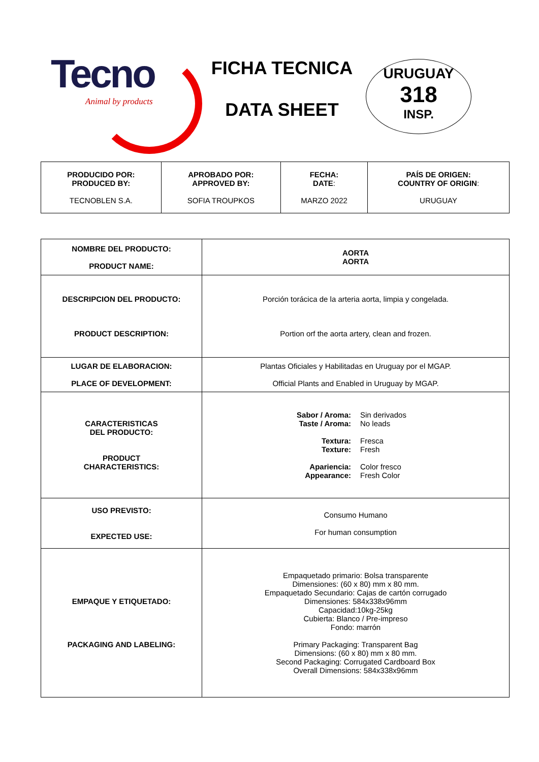Tecno
Animal by products
FICHA TECNICA
DATA SHEET
URUGUAY
318
INSP.
| PRODUCIDO POR: PRODUCED BY: TECNOBLEN S.A. | APROBADO POR: APPROVED BY: SOFIA TROUPKOS | FECHA: DATE : MARZO 2022 | PAÍS DE ORIGEN: COUNTRY OF ORIGIN : URUGUAY |
| NOMBRE DEL PRODUCTO: PRODUCT NAME: | AORTA AORTA |
| DESCRIPCION DEL PRODUCTO: PRODUCT DESCRIPTION: | Porción torácica de la arteria aorta, limpia y congelada. Portion orf the aorta artery, clean and frozen. |
| LUGAR DE ELABORACION: PLACE OF DEVELOPMENT: | Plantas Oficiales y Habilitadas en Uruguay por el MGAP. Official Plants and Enabled in Uruguay by MGAP. |
| CARACTERISTICAS DEL PRODUCTO: PRODUCT CHARACTERISTICS: | Sabor / Aroma: Sin derivados Taste / Aroma: No leads Textura: Fresca Texture: Fresh Apariencia: Color fresco Appearance: Fresh Color |
| USO PREVISTO: EXPECTED USE: | Consumo Humano For human consumption |
| EMPAQUE Y ETIQUETADO: PACKAGING AND LABELING: | Empaquetado primario: Bolsa transparente Dimensiones: (60 x 80) mm x 80 mm. Empaquetado Secundario: Cajas de cartón corrugado Dimensiones: 584x338x96mm Capacidad:10kg-25kg Cubierta: Blanco / Pre-impreso Fondo: marrón Primary Packaging: Transparent Bag Dimensions: (60 x 80) mm x 80 mm. Second Packaging: Corrugated Cardboard Box Overall Dimensions: 584x338x96mm |